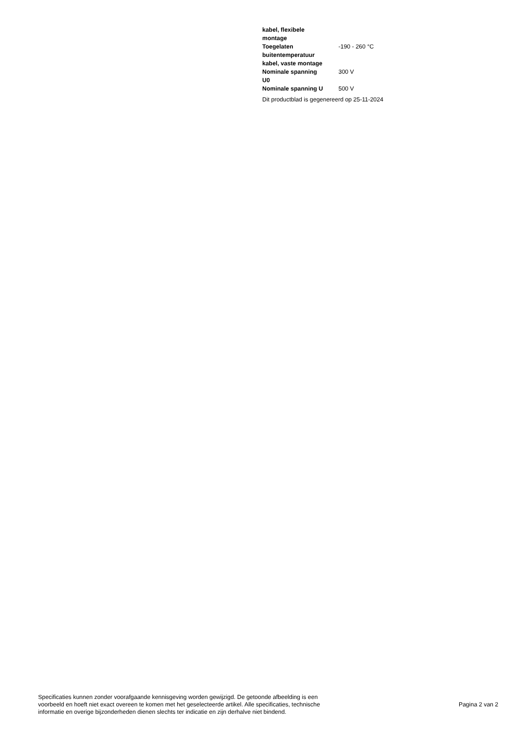| kabel, flexibele montage | |
| Toegelaten buitentemperatuur kabel, vaste montage | -190 - 260 °C |
| Nominale spanning U0 | 300 V |
| Nominale spanning U | 500 V |
Dit productblad is gegenereerd op 25-11-2024
Specificaties kunnen zonder voorafgaande kennisgeving worden gewijzigd. De getoonde afbeelding is een
voorbeeld en hoeft niet exact overeen te komen met het geselecteerde artikel. Alle specificaties, technische
informatie en overige bijzonderheden dienen slechts ter indicatie en zijn derhalve niet bindend.
Pagina 2 van 2